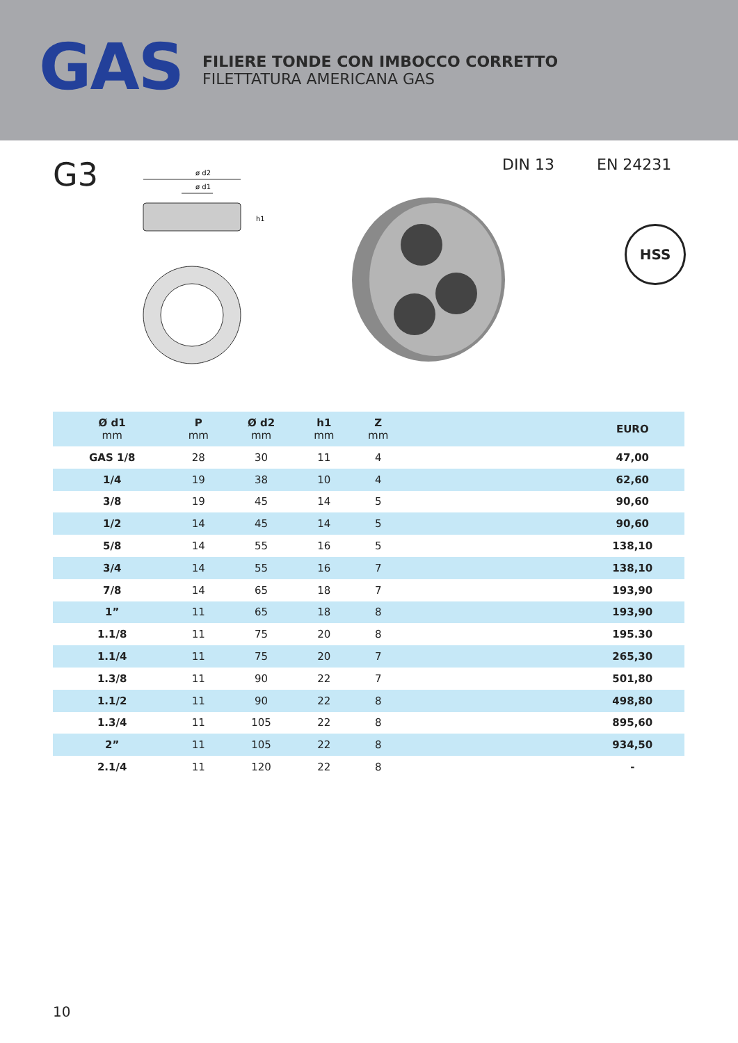GAS
FILIERE TONDE CON IMBOCCO CORRETTO
FILETTATURA AMERICANA GAS
G3
ø d2
ø d1
h1
DIN 13 EN 24231
HSS
| Ø d1 mm | P mm | Ø d2 mm | h1 mm | Z mm | | EURO |
| --- | --- | --- | --- | --- | --- | --- |
| GAS 1/8 | 28 | 30 | 11 | 4 | | 47,00 |
| 1/4 | 19 | 38 | 10 | 4 | | 62,60 |
| 3/8 | 19 | 45 | 14 | 5 | | 90,60 |
| 1/2 | 14 | 45 | 14 | 5 | | 90,60 |
| 5/8 | 14 | 55 | 16 | 5 | | 138,10 |
| 3/4 | 14 | 55 | 16 | 7 | | 138,10 |
| 7/8 | 14 | 65 | 18 | 7 | | 193,90 |
| 1” | 11 | 65 | 18 | 8 | | 193,90 |
| 1.1/8 | 11 | 75 | 20 | 8 | | 195.30 |
| 1.1/4 | 11 | 75 | 20 | 7 | | 265,30 |
| 1.3/8 | 11 | 90 | 22 | 7 | | 501,80 |
| 1.1/2 | 11 | 90 | 22 | 8 | | 498,80 |
| 1.3/4 | 11 | 105 | 22 | 8 | | 895,60 |
| 2” | 11 | 105 | 22 | 8 | | 934,50 |
| 2.1/4 | 11 | 120 | 22 | 8 | | - |
10